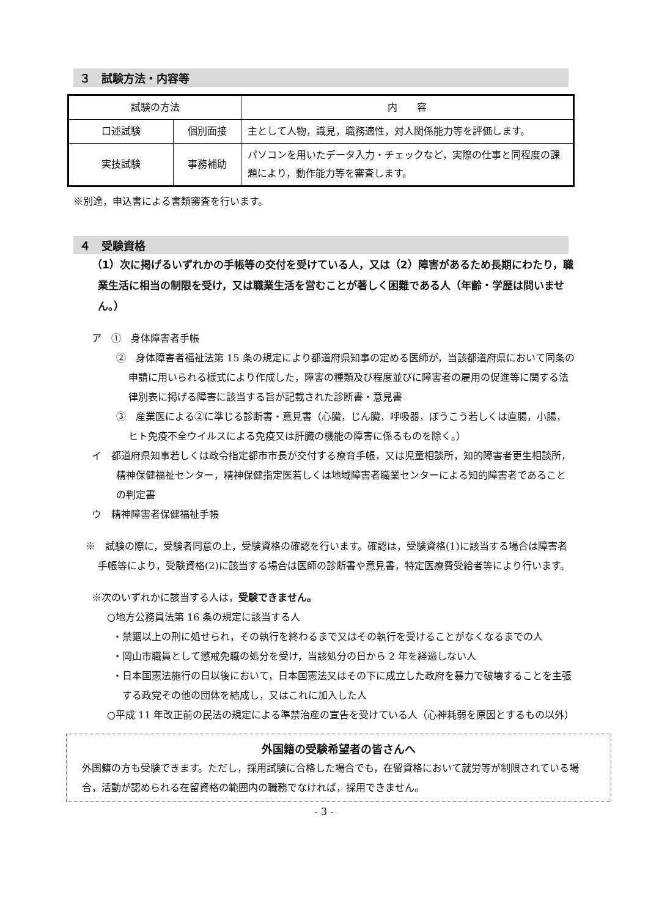３　試験方法・内容等
| 試験の方法 | | 内 容 |
| --- | --- | --- |
| 口述試験 | 個別面接 | 主として人物，識見，職務適性，対人関係能力等を評価します。 |
| 実技試験 | 事務補助 | パソコンを用いたデータ入力・チェックなど，実際の仕事と同程度の課題により，動作能力等を審査します。 |
※別途，申込書による書類審査を行います。
４　受験資格
（1）次に掲げるいずれかの手帳等の交付を受けている人，又は（2）障害があるため長期にわたり，職業生活に相当の制限を受け，又は職業生活を営むことが著しく困難である人（年齢・学歴は問いません。）
ア　①　身体障害者手帳
②　身体障害者福祉法第 15 条の規定により都道府県知事の定める医師が，当該都道府県において同条の申請に用いられる様式により作成した，障害の種類及び程度並びに障害者の雇用の促進等に関する法律別表に掲げる障害に該当する旨が記載された診断書・意見書
③　産業医による②に準じる診断書・意見書（心臓，じん臓，呼吸器，ぼうこう若しくは直腸，小腸，ヒト免疫不全ウイルスによる免疫又は肝臓の機能の障害に係るものを除く。）
イ　都道府県知事若しくは政令指定都市市長が交付する療育手帳，又は児童相談所，知的障害者更生相談所，精神保健福祉センター，精神保健指定医若しくは地域障害者職業センターによる知的障害者であることの判定書
ウ　精神障害者保健福祉手帳
※　試験の際に，受験者同意の上，受験資格の確認を行います。確認は，受験資格(1)に該当する場合は障害者手帳等により，受験資格(2)に該当する場合は医師の診断書や意見書，特定医療費受給者等により行います。
※次のいずれかに該当する人は，受験できません。
○地方公務員法第 16 条の規定に該当する人
・禁錮以上の刑に処せられ，その執行を終わるまで又はその執行を受けることがなくなるまでの人
・岡山市職員として懲戒免職の処分を受け，当該処分の日から 2 年を経過しない人
・日本国憲法施行の日以後において，日本国憲法又はその下に成立した政府を暴力で破壊することを主張する政党その他の団体を結成し，又はこれに加入した人
○平成 11 年改正前の民法の規定による準禁治産の宣告を受けている人（心神耗弱を原因とするもの以外）
外国籍の受験希望者の皆さんへ
外国籍の方も受験できます。ただし，採用試験に合格した場合でも，在留資格において就労等が制限されている場合，活動が認められる在留資格の範囲内の職務でなければ，採用できません。
- 3 -